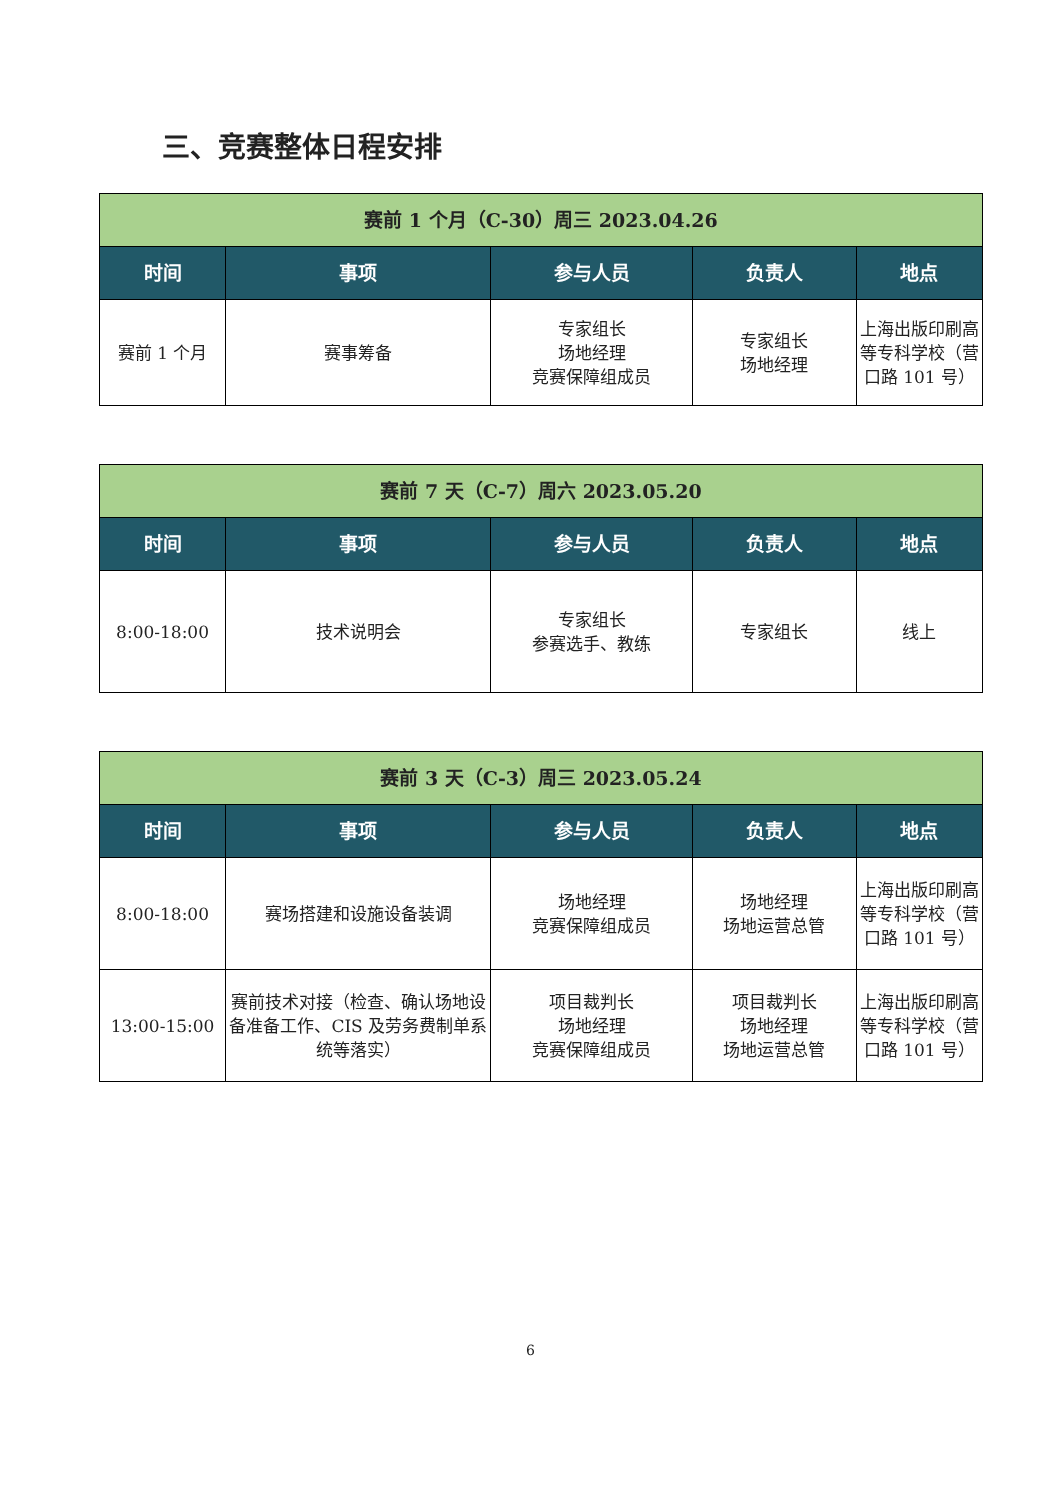三、竞赛整体日程安排
| 赛前 1 个月（C-30）周三 2023.04.26 | | | | |
| 时间 | 事项 | 参与人员 | 负责人 | 地点 |
| 赛前 1 个月 | 赛事筹备 | 专家组长 场地经理 竞赛保障组成员 | 专家组长 场地经理 | 上海出版印刷高等专科学校（营口路 101 号） |
| 赛前 7 天（C-7）周六 2023.05.20 | | | | |
| 时间 | 事项 | 参与人员 | 负责人 | 地点 |
| 8:00-18:00 | 技术说明会 | 专家组长 参赛选手、教练 | 专家组长 | 线上 |
| 赛前 3 天（C-3）周三 2023.05.24 | | | | |
| 时间 | 事项 | 参与人员 | 负责人 | 地点 |
| 8:00-18:00 | 赛场搭建和设施设备装调 | 场地经理 竞赛保障组成员 | 场地经理 场地运营总管 | 上海出版印刷高等专科学校（营口路 101 号） |
| 13:00-15:00 | 赛前技术对接（检查、确认场地设备准备工作、CIS 及劳务费制单系统等落实） | 项目裁判长 场地经理 竞赛保障组成员 | 项目裁判长 场地经理 场地运营总管 | 上海出版印刷高等专科学校（营口路 101 号） |
6